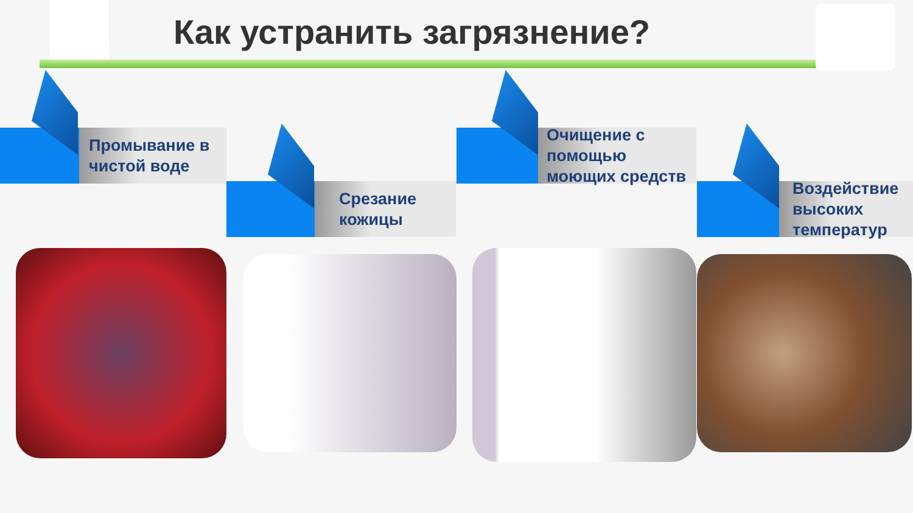Как устранить загрязнение?
Промывание в чистой воде
Срезание кожицы
Очищение с помощью моющих средств
Воздействие высоких температур